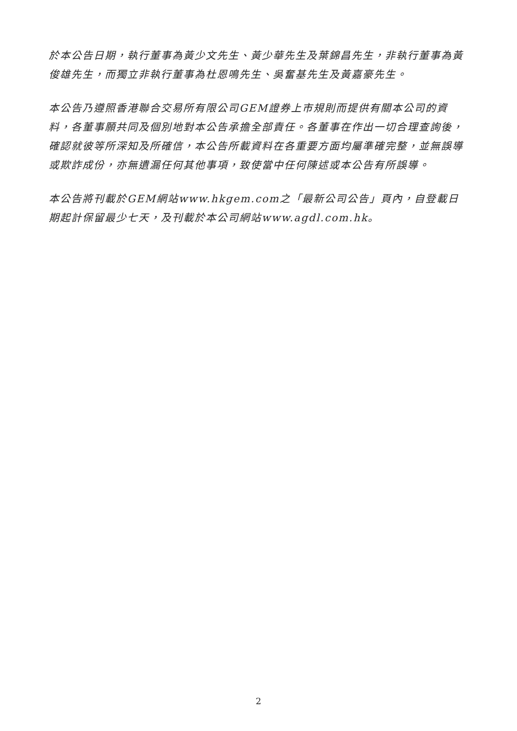於本公告日期，執行董事為黃少文先生、黃少華先生及葉錦昌先生，非執行董事為黃俊雄先生，而獨立非執行董事為杜恩鳴先生、吳奮基先生及黃嘉豪先生。
本公告乃遵照香港聯合交易所有限公司GEM證券上市規則而提供有關本公司的資料，各董事願共同及個別地對本公告承擔全部責任。各董事在作出一切合理查詢後，確認就彼等所深知及所確信，本公告所載資料在各重要方面均屬準確完整，並無誤導或欺詐成份，亦無遺漏任何其他事項，致使當中任何陳述或本公告有所誤導。
本公告將刊載於GEM網站www.hkgem.com之「最新公司公告」頁內，自登載日期起計保留最少七天，及刊載於本公司網站www.agdl.com.hk。
2